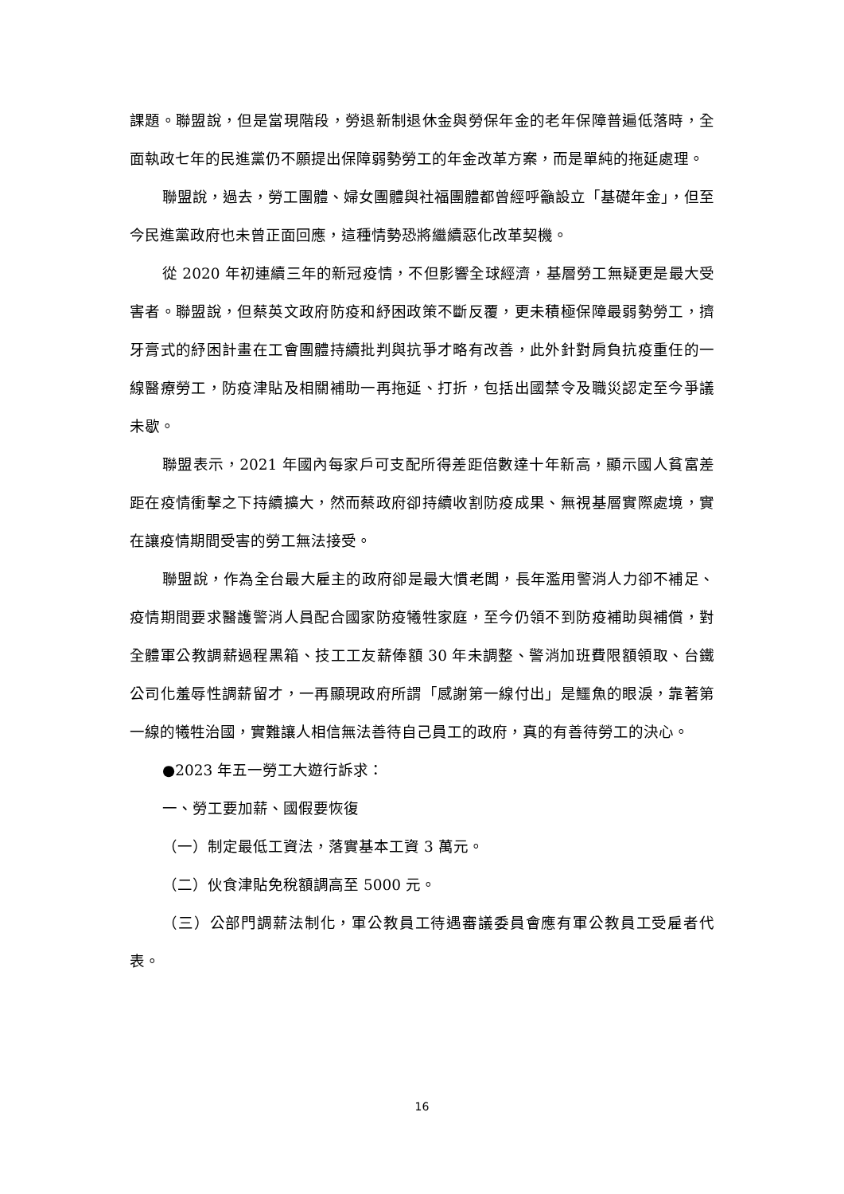課題。聯盟說，但是當現階段，勞退新制退休金與勞保年金的老年保障普遍低落時，全面執政七年的民進黨仍不願提出保障弱勢勞工的年金改革方案，而是單純的拖延處理。
聯盟說，過去，勞工團體、婦女團體與社福團體都曾經呼籲設立「基礎年金」，但至今民進黨政府也未曾正面回應，這種情勢恐將繼續惡化改革契機。
從 2020 年初連續三年的新冠疫情，不但影響全球經濟，基層勞工無疑更是最大受害者。聯盟說，但蔡英文政府防疫和紓困政策不斷反覆，更未積極保障最弱勢勞工，擠牙膏式的紓困計畫在工會團體持續批判與抗爭才略有改善，此外針對肩負抗疫重任的一線醫療勞工，防疫津貼及相關補助一再拖延、打折，包括出國禁令及職災認定至今爭議未歇。
聯盟表示，2021 年國內每家戶可支配所得差距倍數達十年新高，顯示國人貧富差距在疫情衝擊之下持續擴大，然而蔡政府卻持續收割防疫成果、無視基層實際處境，實在讓疫情期間受害的勞工無法接受。
聯盟說，作為全台最大雇主的政府卻是最大慣老闆，長年濫用警消人力卻不補足、疫情期間要求醫護警消人員配合國家防疫犧牲家庭，至今仍領不到防疫補助與補償，對全體軍公教調薪過程黑箱、技工工友薪俸額 30 年未調整、警消加班費限額領取、台鐵公司化羞辱性調薪留才，一再顯現政府所謂「感謝第一線付出」是鱷魚的眼淚，靠著第一線的犧牲治國，實難讓人相信無法善待自己員工的政府，真的有善待勞工的決心。
●2023 年五一勞工大遊行訴求：
一、勞工要加薪、國假要恢復
（一）制定最低工資法，落實基本工資 3 萬元。
（二）伙食津貼免稅額調高至 5000 元。
（三）公部門調薪法制化，軍公教員工待遇審議委員會應有軍公教員工受雇者代表。
16